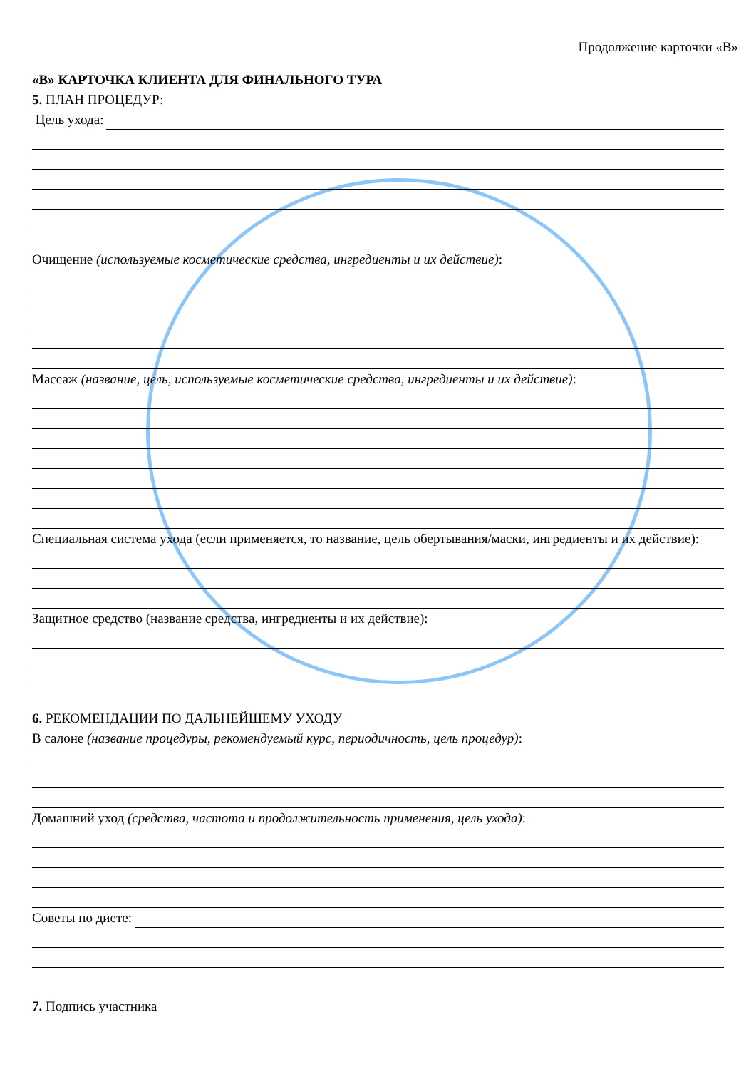Продолжение карточки «В»
«В» КАРТОЧКА КЛИЕНТА ДЛЯ ФИНАЛЬНОГО ТУРА
5. ПЛАН ПРОЦЕДУР:
Цель ухода:
Очищение (используемые косметические средства, ингредиенты и их действие):
Массаж (название, цель, используемые косметические средства, ингредиенты и их действие):
Специальная система ухода (если применяется, то название, цель обертывания/маски, ингредиенты и их действие):
Защитное средство (название средства, ингредиенты и их действие):
6. РЕКОМЕНДАЦИИ ПО ДАЛЬНЕЙШЕМУ УХОДУ
В салоне (название процедуры, рекомендуемый курс, периодичность, цель процедур):
Домашний уход (средства, частота и продолжительность применения, цель ухода):
Советы по диете:
7. Подпись участника